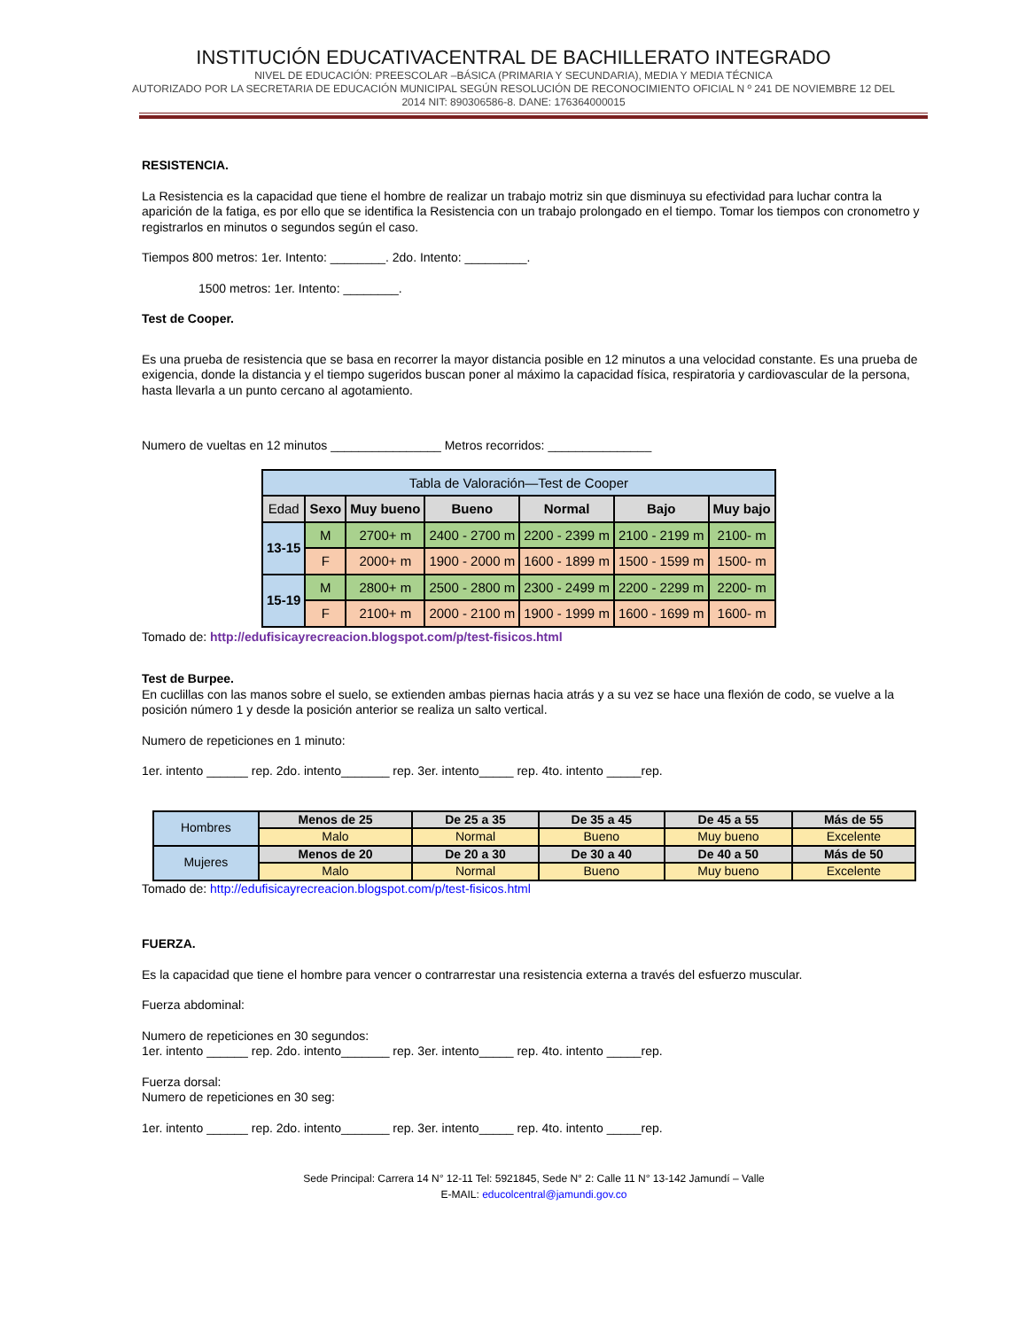INSTITUCIÓN EDUCATIVACENTRAL DE BACHILLERATO INTEGRADO
NIVEL DE EDUCACIÓN: PREESCOLAR –BÁSICA (PRIMARIA Y SECUNDARIA), MEDIA Y MEDIA TÉCNICA
AUTORIZADO POR LA SECRETARIA DE EDUCACIÓN MUNICIPAL SEGÚN RESOLUCIÓN DE RECONOCIMIENTO OFICIAL N º 241 DE NOVIEMBRE 12 DEL 2014 NIT: 890306586-8. DANE: 176364000015
RESISTENCIA.
La Resistencia es la capacidad que tiene el hombre de realizar un trabajo motriz sin que disminuya su efectividad para luchar contra la aparición de la fatiga, es por ello que se identifica la Resistencia con un trabajo prolongado en el tiempo. Tomar los tiempos con cronometro y registrarlos en minutos o segundos según el caso.
Tiempos 800 metros: 1er. Intento: ________. 2do. Intento: _________.
1500 metros: 1er. Intento: ________.
Test de Cooper.
Es una prueba de resistencia que se basa en recorrer la mayor distancia posible en 12 minutos a una velocidad constante. Es una prueba de exigencia, donde la distancia y el tiempo sugeridos buscan poner al máximo la capacidad física, respiratoria y cardiovascular de la persona, hasta llevarla a un punto cercano al agotamiento.
Numero de vueltas en 12 minutos ________________ Metros recorridos: _______________
| Tabla de Valoración—Test de Cooper | | | | | | |
| --- | --- | --- | --- | --- | --- | --- |
| Edad | Sexo | Muy bueno | Bueno | Normal | Bajo | Muy bajo |
| 13-15 | M | 2700+ m | 2400 - 2700 m | 2200 - 2399 m | 2100 - 2199 m | 2100- m |
| | F | 2000+ m | 1900 - 2000 m | 1600 - 1899 m | 1500 - 1599 m | 1500- m |
| 15-19 | M | 2800+ m | 2500 - 2800 m | 2300 - 2499 m | 2200 - 2299 m | 2200- m |
| | F | 2100+ m | 2000 - 2100 m | 1900 - 1999 m | 1600 - 1699 m | 1600- m |
Tomado de: http://edufisicayrecreacion.blogspot.com/p/test-fisicos.html
Test de Burpee.
En cuclillas con las manos sobre el suelo, se extienden ambas piernas hacia atrás y a su vez se hace una flexión de codo, se vuelve a la posición número 1 y desde la posición anterior se realiza un salto vertical.
Numero de repeticiones en 1 minuto:
1er. intento ______ rep. 2do. intento_______ rep. 3er. intento_____ rep. 4to. intento _____rep.
| Hombres | Menos de 25 | De 25 a 35 | De 35 a 45 | De 45 a 55 | Más de 55 |
| | Malo | Normal | Bueno | Muy bueno | Excelente |
| Mujeres | Menos de 20 | De 20 a 30 | De 30 a 40 | De 40 a 50 | Más de 50 |
| | Malo | Normal | Bueno | Muy bueno | Excelente |
Tomado de: http://edufisicayrecreacion.blogspot.com/p/test-fisicos.html
FUERZA.
Es la capacidad que tiene el hombre para vencer o contrarrestar una resistencia externa a través del esfuerzo muscular.
Fuerza abdominal:
Numero de repeticiones en 30 segundos:
1er. intento ______ rep. 2do. intento_______ rep. 3er. intento_____ rep. 4to. intento _____rep.
Fuerza dorsal:
Numero de repeticiones en 30 seg:
1er. intento ______ rep. 2do. intento_______ rep. 3er. intento_____ rep. 4to. intento _____rep.
Sede Principal: Carrera 14 N° 12-11 Tel: 5921845, Sede N° 2: Calle 11 N° 13-142 Jamundí – Valle
E-MAIL: educolcentral@jamundi.gov.co